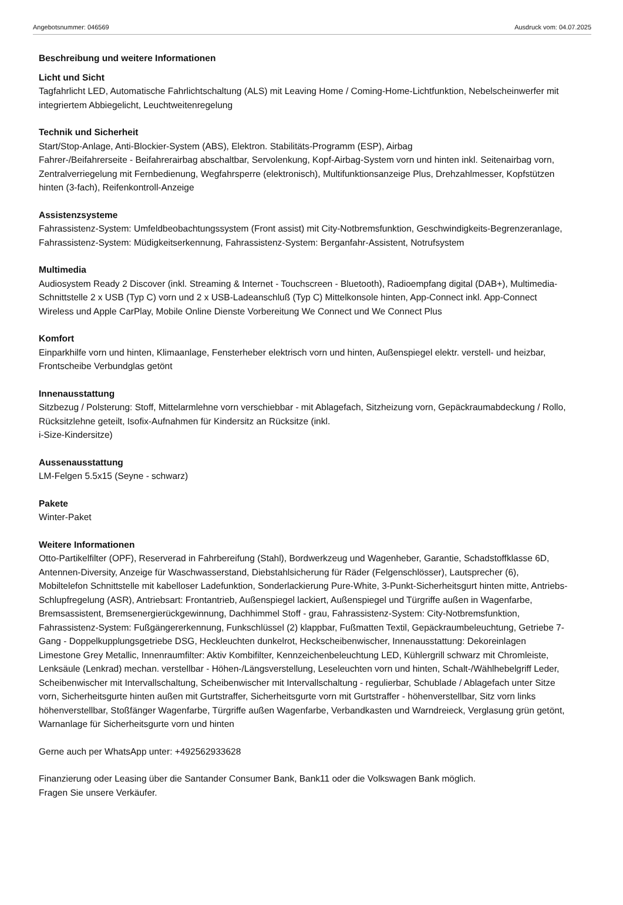Angebotsnummer: 046569 Ausdruck vom: 04.07.2025
Beschreibung und weitere Informationen
Licht und Sicht
Tagfahrlicht LED, Automatische Fahrlichtschaltung (ALS) mit Leaving Home / Coming-Home-Lichtfunktion, Nebelscheinwerfer mit integriertem Abbiegelicht, Leuchtweitenregelung
Technik und Sicherheit
Start/Stop-Anlage, Anti-Blockier-System (ABS), Elektron. Stabilitäts-Programm (ESP), Airbag
Fahrer-/Beifahrerseite - Beifahrerairbag abschaltbar, Servolenkung, Kopf-Airbag-System vorn und hinten inkl. Seitenairbag vorn, Zentralverriegelung mit Fernbedienung, Wegfahrsperre (elektronisch), Multifunktionsanzeige Plus, Drehzahlmesser, Kopfstützen hinten (3-fach), Reifenkontroll-Anzeige
Assistenzsysteme
Fahrassistenz-System: Umfeldbeobachtungssystem (Front assist) mit City-Notbremsfunktion, Geschwindigkeits-Begrenzeranlage, Fahrassistenz-System: Müdigkeitserkennung, Fahrassistenz-System: Berganfahr-Assistent, Notrufsystem
Multimedia
Audiosystem Ready 2 Discover (inkl. Streaming & Internet - Touchscreen - Bluetooth), Radioempfang digital (DAB+), Multimedia-Schnittstelle 2 x USB (Typ C) vorn und 2 x USB-Ladeanschluß (Typ C) Mittelkonsole hinten, App-Connect inkl. App-Connect Wireless und Apple CarPlay, Mobile Online Dienste Vorbereitung We Connect und We Connect Plus
Komfort
Einparkhilfe vorn und hinten, Klimaanlage, Fensterheber elektrisch vorn und hinten, Außenspiegel elektr. verstell- und heizbar, Frontscheibe Verbundglas getönt
Innenausstattung
Sitzbezug / Polsterung: Stoff, Mittelarmlehne vorn verschiebbar - mit Ablagefach, Sitzheizung vorn, Gepäckraumabdeckung / Rollo, Rücksitzlehne geteilt, Isofix-Aufnahmen für Kindersitz an Rücksitze (inkl.
i-Size-Kindersitze)
Aussenausstattung
LM-Felgen 5.5x15 (Seyne - schwarz)
Pakete
Winter-Paket
Weitere Informationen
Otto-Partikelfilter (OPF), Reserverad in Fahrbereifung (Stahl), Bordwerkzeug und Wagenheber, Garantie, Schadstoffklasse 6D, Antennen-Diversity, Anzeige für Waschwasserstand, Diebstahlsicherung für Räder (Felgenschlösser), Lautsprecher (6), Mobiltelefon Schnittstelle mit kabelloser Ladefunktion, Sonderlackierung Pure-White, 3-Punkt-Sicherheitsgurt hinten mitte, Antriebs-Schlupfregelung (ASR), Antriebsart: Frontantrieb, Außenspiegel lackiert, Außenspiegel und Türgriffe außen in Wagenfarbe, Bremsassistent, Bremsenergierückgewinnung, Dachhimmel Stoff - grau, Fahrassistenz-System: City-Notbremsfunktion, Fahrassistenz-System: Fußgängererkennung, Funkschlüssel (2) klappbar, Fußmatten Textil, Gepäckraumbeleuchtung, Getriebe 7-Gang - Doppelkupplungsgetriebe DSG, Heckleuchten dunkelrot, Heckscheibenwischer, Innenausstattung: Dekoreinlagen Limestone Grey Metallic, Innenraumfilter: Aktiv Kombifilter, Kennzeichenbeleuchtung LED, Kühlergrill schwarz mit Chromleiste, Lenksäule (Lenkrad) mechan. verstellbar - Höhen-/Längsverstellung, Leseleuchten vorn und hinten, Schalt-/Wählhebelgriff Leder, Scheibenwischer mit Intervallschaltung, Scheibenwischer mit Intervallschaltung - regulierbar, Schublade / Ablagefach unter Sitze vorn, Sicherheitsgurte hinten außen mit Gurtstraffer, Sicherheitsgurte vorn mit Gurtstraffer - höhenverstellbar, Sitz vorn links höhenverstellbar, Stoßfänger Wagenfarbe, Türgriffe außen Wagenfarbe, Verbandkasten und Warndreieck, Verglasung grün getönt, Warnanlage für Sicherheitsgurte vorn und hinten
Gerne auch per WhatsApp unter: +492562933628
Finanzierung oder Leasing über die Santander Consumer Bank, Bank11 oder die Volkswagen Bank möglich.
Fragen Sie unsere Verkäufer.